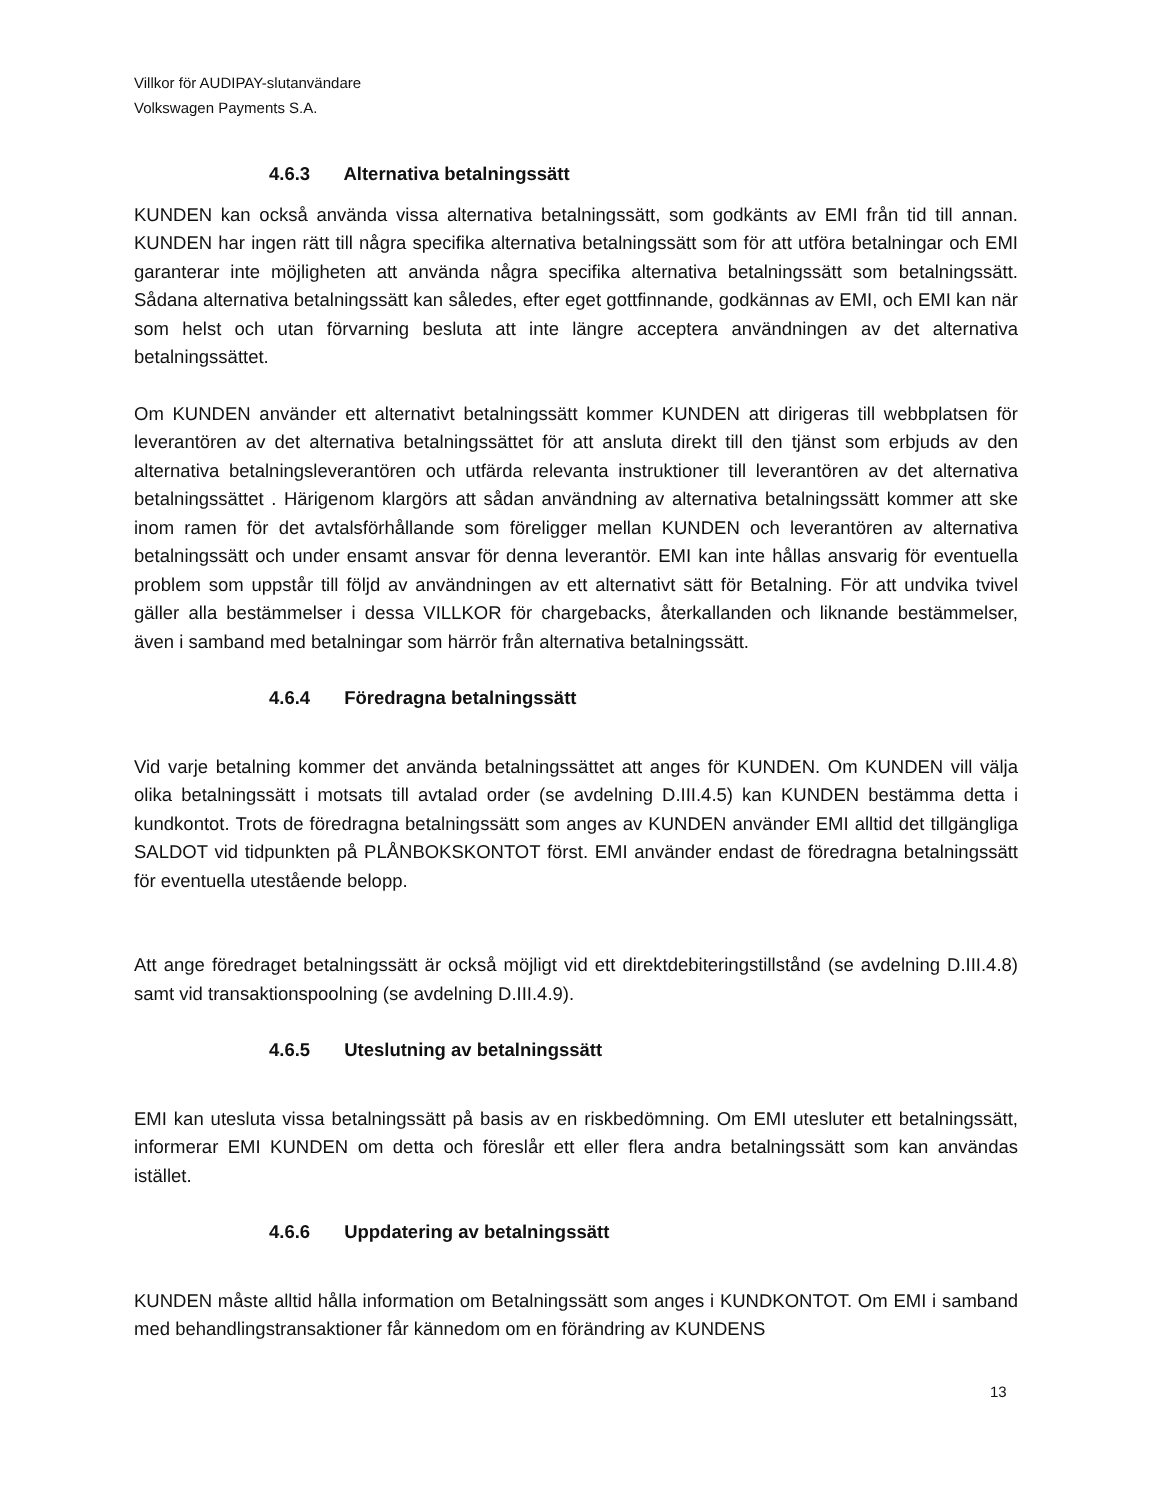Villkor för AUDIPAY-slutanvändare
Volkswagen Payments S.A.
4.6.3 Alternativa betalningssätt
KUNDEN kan också använda vissa alternativa betalningssätt, som godkänts av EMI från tid till annan. KUNDEN har ingen rätt till några specifika alternativa betalningssätt som för att utföra betalningar och EMI garanterar inte möjligheten att använda några specifika alternativa betalningssätt som betalningssätt. Sådana alternativa betalningssätt kan således, efter eget gottfinnande, godkännas av EMI, och EMI kan när som helst och utan förvarning besluta att inte längre acceptera användningen av det alternativa betalningssättet.
Om KUNDEN använder ett alternativt betalningssätt kommer KUNDEN att dirigeras till webbplatsen för leverantören av det alternativa betalningssättet för att ansluta direkt till den tjänst som erbjuds av den alternativa betalningsleverantören och utfärda relevanta instruktioner till leverantören av det alternativa betalningssättet . Härigenom klargörs att sådan användning av alternativa betalningssätt kommer att ske inom ramen för det avtalsförhållande som föreligger mellan KUNDEN och leverantören av alternativa betalningssätt och under ensamt ansvar för denna leverantör. EMI kan inte hållas ansvarig för eventuella problem som uppstår till följd av användningen av ett alternativt sätt för Betalning. För att undvika tvivel gäller alla bestämmelser i dessa VILLKOR för chargebacks, återkallanden och liknande bestämmelser, även i samband med betalningar som härrör från alternativa betalningssätt.
4.6.4 Föredragna betalningssätt
Vid varje betalning kommer det använda betalningssättet att anges för KUNDEN. Om KUNDEN vill välja olika betalningssätt i motsats till avtalad order (se avdelning D.III.4.5) kan KUNDEN bestämma detta i kundkontot. Trots de föredragna betalningssätt som anges av KUNDEN använder EMI alltid det tillgängliga SALDOT vid tidpunkten på PLÅNBOKSKONTOT först. EMI använder endast de föredragna betalningssätt för eventuella utestående belopp.
Att ange föredraget betalningssätt är också möjligt vid ett direktdebiteringstillstånd (se avdelning D.III.4.8) samt vid transaktionspoolning (se avdelning D.III.4.9).
4.6.5 Uteslutning av betalningssätt
EMI kan utesluta vissa betalningssätt på basis av en riskbedömning. Om EMI utesluter ett betalningssätt, informerar EMI KUNDEN om detta och föreslår ett eller flera andra betalningssätt som kan användas istället.
4.6.6 Uppdatering av betalningssätt
KUNDEN måste alltid hålla information om Betalningssätt som anges i KUNDKONTOT. Om EMI i samband med behandlingstransaktioner får kännedom om en förändring av KUNDENS
13